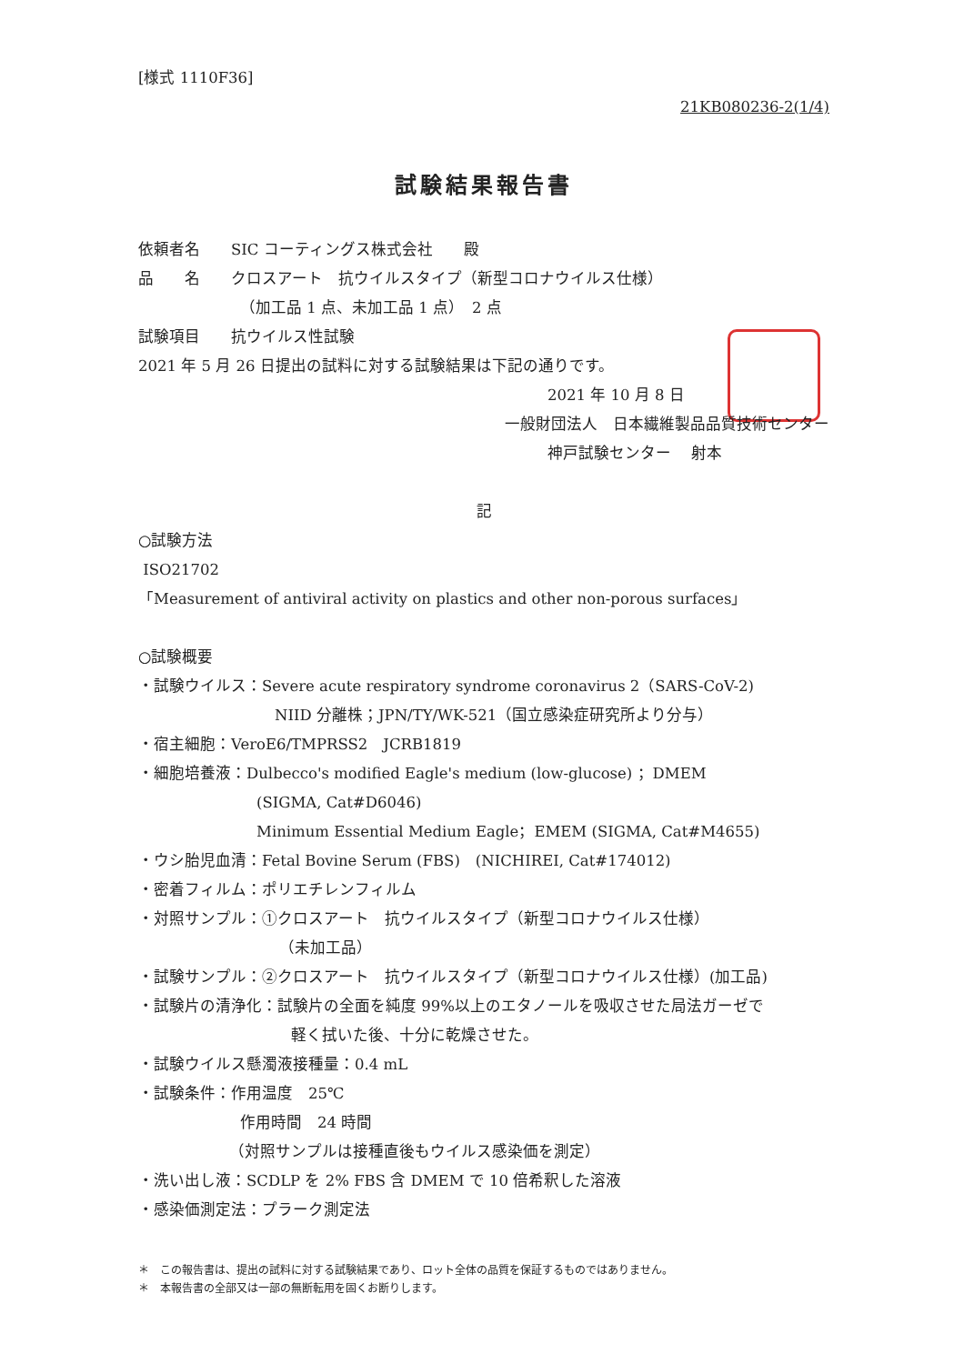[様式 1110F36]
21KB080236-2(1/4)
試験結果報告書
依頼者名　　SIC コーティングス株式会社　　殿
品　　名　　クロスアート　抗ウイルスタイプ（新型コロナウイルス仕様）
（加工品 1 点、未加工品 1 点）　2 点
試験項目　　抗ウイルス性試験
2021 年 5 月 26 日提出の試料に対する試験結果は下記の通りです。
2021 年 10 月 8 日
一般財団法人　日本繊維製品品質技術センター
神戸試験センター　 射本
記
○試験方法
ISO21702
「Measurement of antiviral activity on plastics and other non-porous surfaces」
○試験概要
・試験ウイルス：Severe acute respiratory syndrome coronavirus 2（SARS-CoV-2)
NIID 分離株；JPN/TY/WK-521（国立感染症研究所より分与）
・宿主細胞：VeroE6/TMPRSS2　JCRB1819
・細胞培養液：Dulbecco's modified Eagle's medium (low-glucose) ；DMEM
(SIGMA, Cat#D6046)
Minimum Essential Medium Eagle；EMEM (SIGMA, Cat#M4655)
・ウシ胎児血清：Fetal Bovine Serum (FBS)　(NICHIREI, Cat#174012)
・密着フィルム：ポリエチレンフィルム
・対照サンプル：①クロスアート　抗ウイルスタイプ（新型コロナウイルス仕様）
（未加工品）
・試験サンプル：②クロスアート　抗ウイルスタイプ（新型コロナウイルス仕様）(加工品)
・試験片の清浄化：試験片の全面を純度 99%以上のエタノールを吸収させた局法ガーゼで
軽く拭いた後、十分に乾燥させた。
・試験ウイルス懸濁液接種量：0.4 mL
・試験条件：作用温度　25℃
作用時間　24 時間
（対照サンプルは接種直後もウイルス感染価を測定）
・洗い出し液：SCDLP を 2% FBS 含 DMEM で 10 倍希釈した溶液
・感染価測定法：プラーク測定法
＊　この報告書は、提出の試料に対する試験結果であり、ロット全体の品質を保証するものではありません。
＊　本報告書の全部又は一部の無断転用を固くお断りします。